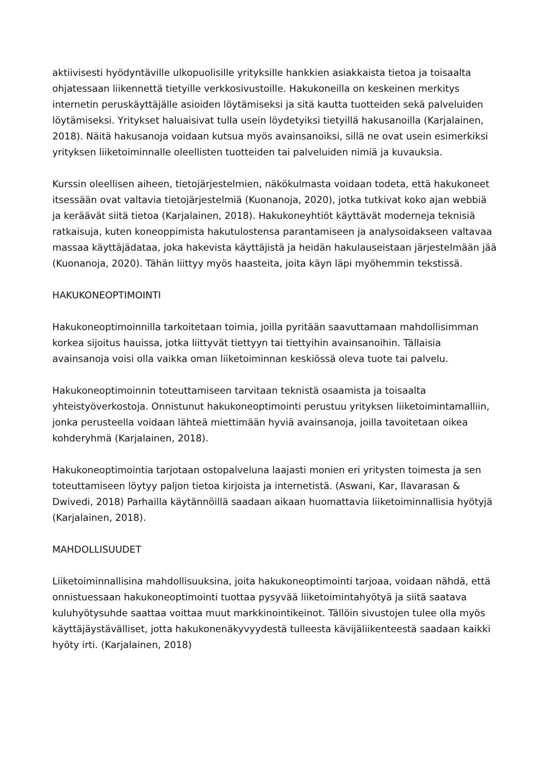aktiivisesti hyödyntäville ulkopuolisille yrityksille hankkien asiakkaista tietoa ja toisaalta ohjatessaan liikennettä tietyille verkkosivustoille. Hakukoneilla on keskeinen merkitys internetin peruskäyttäjälle asioiden löytämiseksi ja sitä kautta tuotteiden sekä palveluiden löytämiseksi. Yritykset haluaisivat tulla usein löydetyiksi tietyillä hakusanoilla (Karjalainen, 2018). Näitä hakusanoja voidaan kutsua myös avainsanoiksi, sillä ne ovat usein esimerkiksi yrityksen liiketoiminnalle oleellisten tuotteiden tai palveluiden nimiä ja kuvauksia.
Kurssin oleellisen aiheen, tietojärjestelmien, näkökulmasta voidaan todeta, että hakukoneet itsessään ovat valtavia tietojärjestelmiä (Kuonanoja, 2020), jotka tutkivat koko ajan webbiä ja keräävät siitä tietoa (Karjalainen, 2018). Hakukoneyhtiöt käyttävät moderneja teknisiä ratkaisuja, kuten koneoppimista hakutulostensa parantamiseen ja analysoidakseen valtavaa massaa käyttäjädataa, joka hakevista käyttäjistä ja heidän hakulauseistaan järjestelmään jää (Kuonanoja, 2020). Tähän liittyy myös haasteita, joita käyn läpi myöhemmin tekstissä.
HAKUKONEOPTIMOINTI
Hakukoneoptimoinnilla tarkoitetaan toimia, joilla pyritään saavuttamaan mahdollisimman korkea sijoitus hauissa, jotka liittyvät tiettyyn tai tiettyihin avainsanoihin. Tällaisia avainsanoja voisi olla vaikka oman liiketoiminnan keskiössä oleva tuote tai palvelu.
Hakukoneoptimoinnin toteuttamiseen tarvitaan teknistä osaamista ja toisaalta yhteistyöverkostoja. Onnistunut hakukoneoptimointi perustuu yrityksen liiketoimintamalliin, jonka perusteella voidaan lähteä miettimään hyviä avainsanoja, joilla tavoitetaan oikea kohderyhmä (Karjalainen, 2018).
Hakukoneoptimointia tarjotaan ostopalveluna laajasti monien eri yritysten toimesta ja sen toteuttamiseen löytyy paljon tietoa kirjoista ja internetistä. (Aswani, Kar, Ilavarasan & Dwivedi, 2018) Parhailla käytännöillä saadaan aikaan huomattavia liiketoiminnallisia hyötyjä (Karjalainen, 2018).
MAHDOLLISUUDET
Liiketoiminnallisina mahdollisuuksina, joita hakukoneoptimointi tarjoaa, voidaan nähdä, että onnistuessaan hakukoneoptimointi tuottaa pysyvää liiketoimintahyötyä ja siitä saatava kuluhyötysuhde saattaa voittaa muut markkinointikeinot. Tällöin sivustojen tulee olla myös käyttäjäystävälliset, jotta hakukonenäkyvyydestä tulleesta kävijäliikenteestä saadaan kaikki hyöty irti. (Karjalainen, 2018)